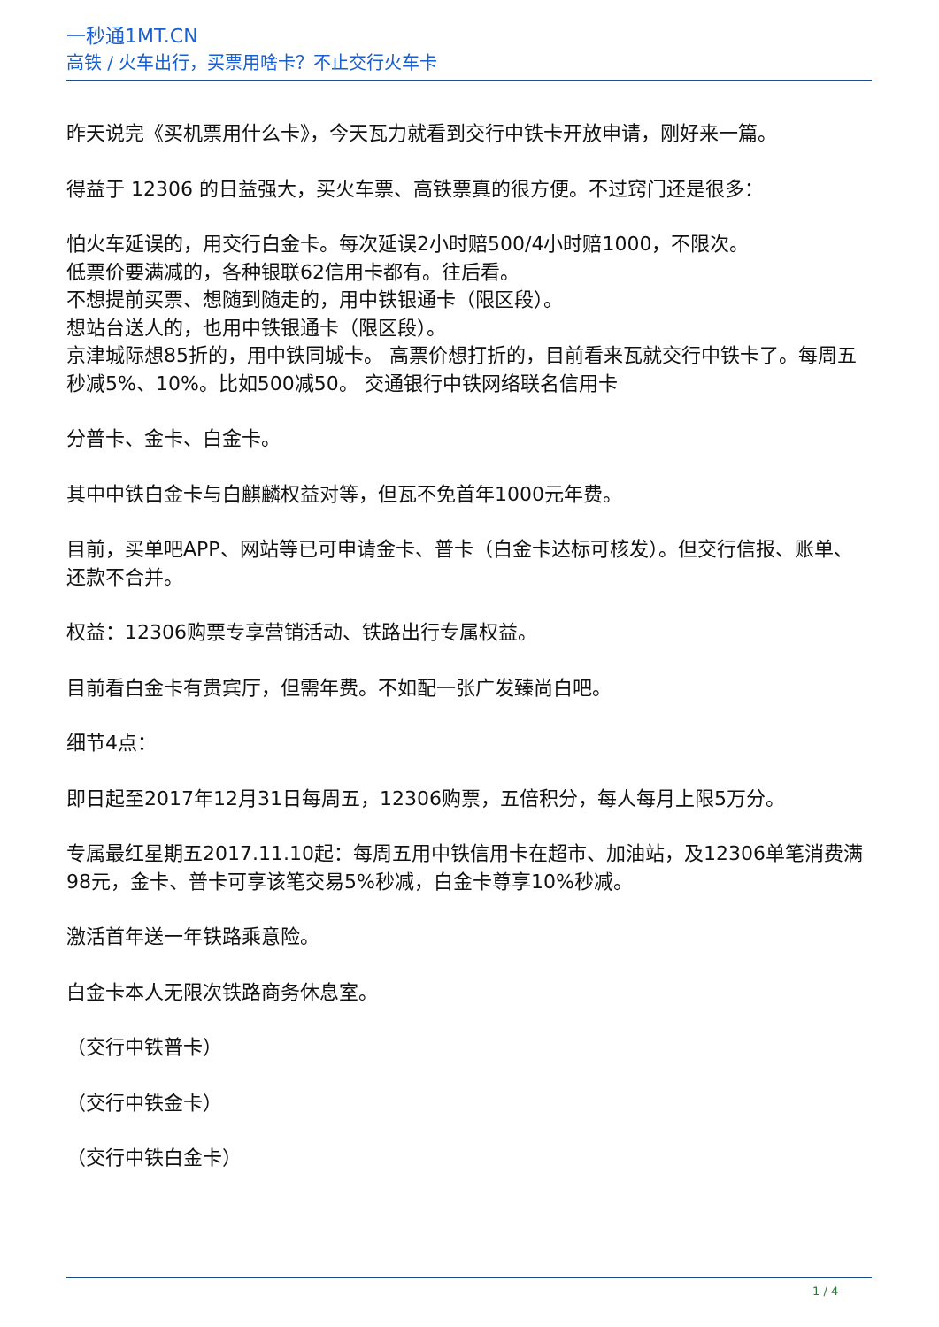一秒通1MT.CN
高铁 / 火车出行，买票用啥卡？不止交行火车卡
昨天说完《买机票用什么卡》，今天瓦力就看到交行中铁卡开放申请，刚好来一篇。
得益于 12306 的日益强大，买火车票、高铁票真的很方便。不过窍门还是很多：
怕火车延误的，用交行白金卡。每次延误2小时赔500/4小时赔1000，不限次。
低票价要满减的，各种银联62信用卡都有。往后看。
不想提前买票、想随到随走的，用中铁银通卡（限区段）。
想站台送人的，也用中铁银通卡（限区段）。
京津城际想85折的，用中铁同城卡。 高票价想打折的，目前看来瓦就交行中铁卡了。每周五秒减5%、10%。比如500减50。 交通银行中铁网络联名信用卡
分普卡、金卡、白金卡。
其中中铁白金卡与白麒麟权益对等，但瓦不免首年1000元年费。
目前，买单吧APP、网站等已可申请金卡、普卡（白金卡达标可核发）。但交行信报、账单、还款不合并。
权益：12306购票专享营销活动、铁路出行专属权益。
目前看白金卡有贵宾厅，但需年费。不如配一张广发臻尚白吧。
细节4点：
即日起至2017年12月31日每周五，12306购票，五倍积分，每人每月上限5万分。
专属最红星期五2017.11.10起：每周五用中铁信用卡在超市、加油站，及12306单笔消费满98元，金卡、普卡可享该笔交易5%秒减，白金卡尊享10%秒减。
激活首年送一年铁路乘意险。
白金卡本人无限次铁路商务休息室。
（交行中铁普卡）
（交行中铁金卡）
（交行中铁白金卡）
1 / 4